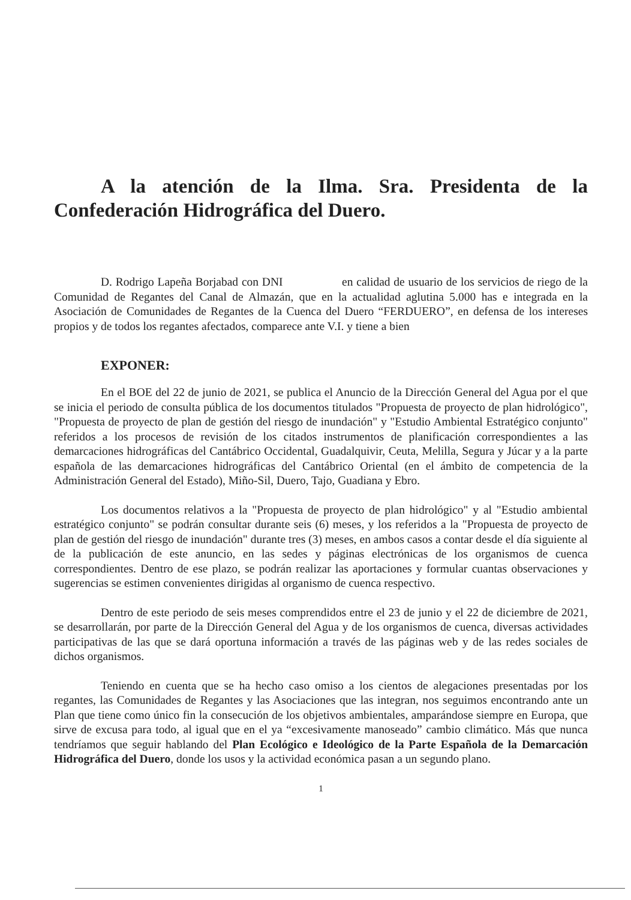A la atención de la Ilma. Sra. Presidenta de la Confederación Hidrográfica del Duero.
D. Rodrigo Lapeña Borjabad con DNI en calidad de usuario de los servicios de riego de la Comunidad de Regantes del Canal de Almazán, que en la actualidad aglutina 5.000 has e integrada en la Asociación de Comunidades de Regantes de la Cuenca del Duero “FERDUERO”, en defensa de los intereses propios y de todos los regantes afectados, comparece ante V.I. y tiene a bien
EXPONER:
En el BOE del 22 de junio de 2021, se publica el Anuncio de la Dirección General del Agua por el que se inicia el periodo de consulta pública de los documentos titulados "Propuesta de proyecto de plan hidrológico", "Propuesta de proyecto de plan de gestión del riesgo de inundación" y "Estudio Ambiental Estratégico conjunto" referidos a los procesos de revisión de los citados instrumentos de planificación correspondientes a las demarcaciones hidrográficas del Cantábrico Occidental, Guadalquivir, Ceuta, Melilla, Segura y Júcar y a la parte española de las demarcaciones hidrográficas del Cantábrico Oriental (en el ámbito de competencia de la Administración General del Estado), Miño-Sil, Duero, Tajo, Guadiana y Ebro.
Los documentos relativos a la "Propuesta de proyecto de plan hidrológico" y al "Estudio ambiental estratégico conjunto" se podrán consultar durante seis (6) meses, y los referidos a la "Propuesta de proyecto de plan de gestión del riesgo de inundación" durante tres (3) meses, en ambos casos a contar desde el día siguiente al de la publicación de este anuncio, en las sedes y páginas electrónicas de los organismos de cuenca correspondientes. Dentro de ese plazo, se podrán realizar las aportaciones y formular cuantas observaciones y sugerencias se estimen convenientes dirigidas al organismo de cuenca respectivo.
Dentro de este periodo de seis meses comprendidos entre el 23 de junio y el 22 de diciembre de 2021, se desarrollarán, por parte de la Dirección General del Agua y de los organismos de cuenca, diversas actividades participativas de las que se dará oportuna información a través de las páginas web y de las redes sociales de dichos organismos.
Teniendo en cuenta que se ha hecho caso omiso a los cientos de alegaciones presentadas por los regantes, las Comunidades de Regantes y las Asociaciones que las integran, nos seguimos encontrando ante un Plan que tiene como único fin la consecución de los objetivos ambientales, amparándose siempre en Europa, que sirve de excusa para todo, al igual que en el ya “excesivamente manoseado” cambio climático. Más que nunca tendríamos que seguir hablando del Plan Ecológico e Ideológico de la Parte Española de la Demarcación Hidrográfica del Duero, donde los usos y la actividad económica pasan a un segundo plano.
1